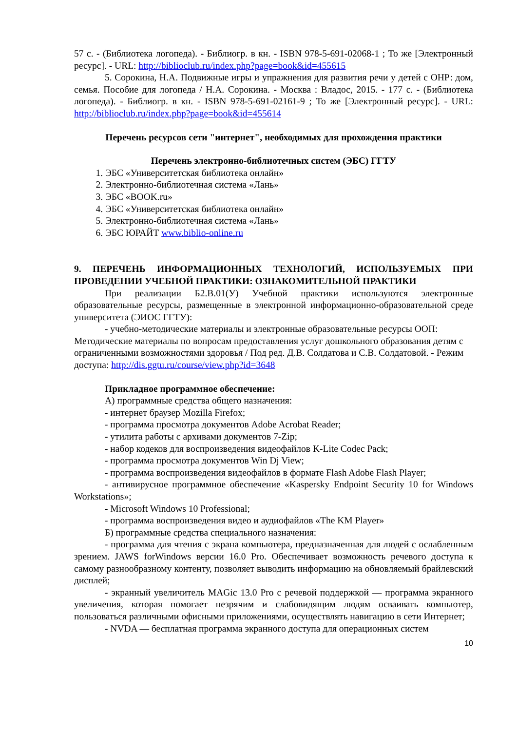57 с. - (Библиотека логопеда). - Библиогр. в кн. - ISBN 978-5-691-02068-1 ; То же [Электронный ресурс]. - URL: http://biblioclub.ru/index.php?page=book&id=455615
5. Сорокина, Н.А. Подвижные игры и упражнения для развития речи у детей с ОНР: дом, семья. Пособие для логопеда / Н.А. Сорокина. - Москва : Владос, 2015. - 177 с. - (Библиотека логопеда). - Библиогр. в кн. - ISBN 978-5-691-02161-9 ; То же [Электронный ресурс]. - URL: http://biblioclub.ru/index.php?page=book&id=455614
Перечень ресурсов сети "интернет", необходимых для прохождения практики
Перечень электронно-библиотечных систем (ЭБС) ГГТУ
1. ЭБС «Университетская библиотека онлайн»
2. Электронно-библиотечная система «Лань»
3. ЭБС «BOOK.ru»
4. ЭБС «Университетская библиотека онлайн»
5. Электронно-библиотечная система «Лань»
6. ЭБС ЮРАЙТ www.biblio-online.ru
9. ПЕРЕЧЕНЬ ИНФОРМАЦИОННЫХ ТЕХНОЛОГИЙ, ИСПОЛЬЗУЕМЫХ ПРИ ПРОВЕДЕНИИ УЧЕБНОЙ ПРАКТИКИ: ОЗНАКОМИТЕЛЬНОЙ ПРАКТИКИ
При реализации Б2.В.01(У) Учебной практики используются электронные образовательные ресурсы, размещенные в электронной информационно-образовательной среде университета (ЭИОС ГГТУ):
- учебно-методические материалы и электронные образовательные ресурсы ООП: Методические материалы по вопросам предоставления услуг дошкольного образования детям с ограниченными возможностями здоровья / Под ред. Д.В. Солдатова и С.В. Солдатовой. - Режим доступа: http://dis.ggtu.ru/course/view.php?id=3648
Прикладное программное обеспечение:
А) программные средства общего назначения:
- интернет браузер Mozilla Firefox;
- программа просмотра документов Adobe Acrobat Reader;
- утилита работы с архивами документов 7-Zip;
- набор кодеков для воспроизведения видеофайлов K-Lite Codec Pack;
- программа просмотра документов Win Dj View;
- программа воспроизведения видеофайлов в формате Flash Adobe Flash Player;
- антивирусное программное обеспечение «Kaspersky Endpoint Security 10 for Windows Workstations»;
- Microsoft Windows 10 Professional;
- программа воспроизведения видео и аудиофайлов «The KM Player»
Б) программные средства специального назначения:
- программа для чтения с экрана компьютера, предназначенная для людей с ослабленным зрением. JAWS forWindows версии 16.0 Pro. Обеспечивает возможность речевого доступа к самому разнообразному контенту, позволяет выводить информацию на обновляемый брайлевский дисплей;
- экранный увеличитель MAGic 13.0 Pro с речевой поддержкой — программа экранного увеличения, которая помогает незрячим и слабовидящим людям осваивать компьютер, пользоваться различными офисными приложениями, осуществлять навигацию в сети Интернет;
- NVDA — бесплатная программа экранного доступа для операционных систем
10